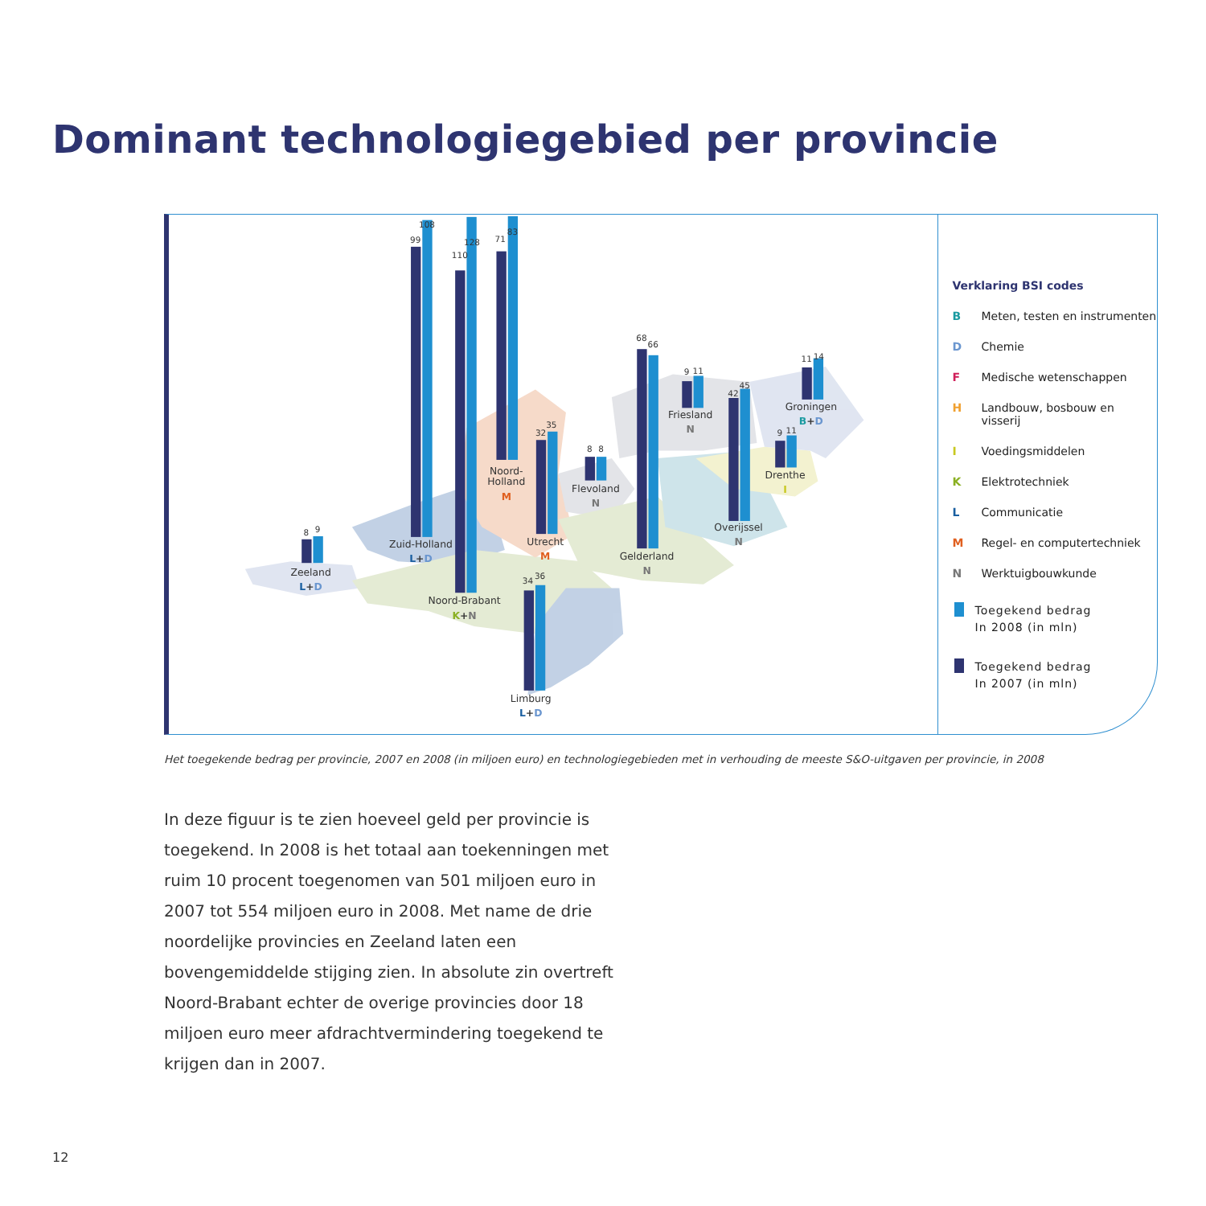Dominant technologiegebied per provincie
8
9
99
108
110
128
71
83
32
35
8
8
68
66
9
11
42
45
11
14
9
11
34
36
Zeeland
L+D
Zuid-Holland
L+D
Noord-Brabant
K+N
Noord-
Holland
M
Utrecht
M
Flevoland
N
Gelderland
N
Friesland
N
Overijssel
N
Groningen
B+D
Drenthe
I
Limburg
L+D
Verklaring BSI codes
B Meten, testen en instrumenten
D Chemie
F Medische wetenschappen
H Landbouw, bosbouw en visserij
I Voedingsmiddelen
K Elektrotechniek
L Communicatie
M Regel- en computertechniek
N Werktuigbouwkunde
Toegekend bedrag
In 2008 (in mln)
Toegekend bedrag
In 2007 (in mln)
Het toegekende bedrag per provincie, 2007 en 2008 (in miljoen euro) en technologiegebieden met in verhouding de meeste S&O-uitgaven per provincie, in 2008
In deze figuur is te zien hoeveel geld per provincie is toegekend. In 2008 is het totaal aan toekenningen met ruim 10 procent toegenomen van 501 miljoen euro in 2007 tot 554 miljoen euro in 2008. Met name de drie noordelijke provincies en Zeeland laten een bovengemiddelde stijging zien. In absolute zin overtreft Noord-Brabant echter de overige provincies door 18 miljoen euro meer afdrachtvermindering toegekend te krijgen dan in 2007.
12